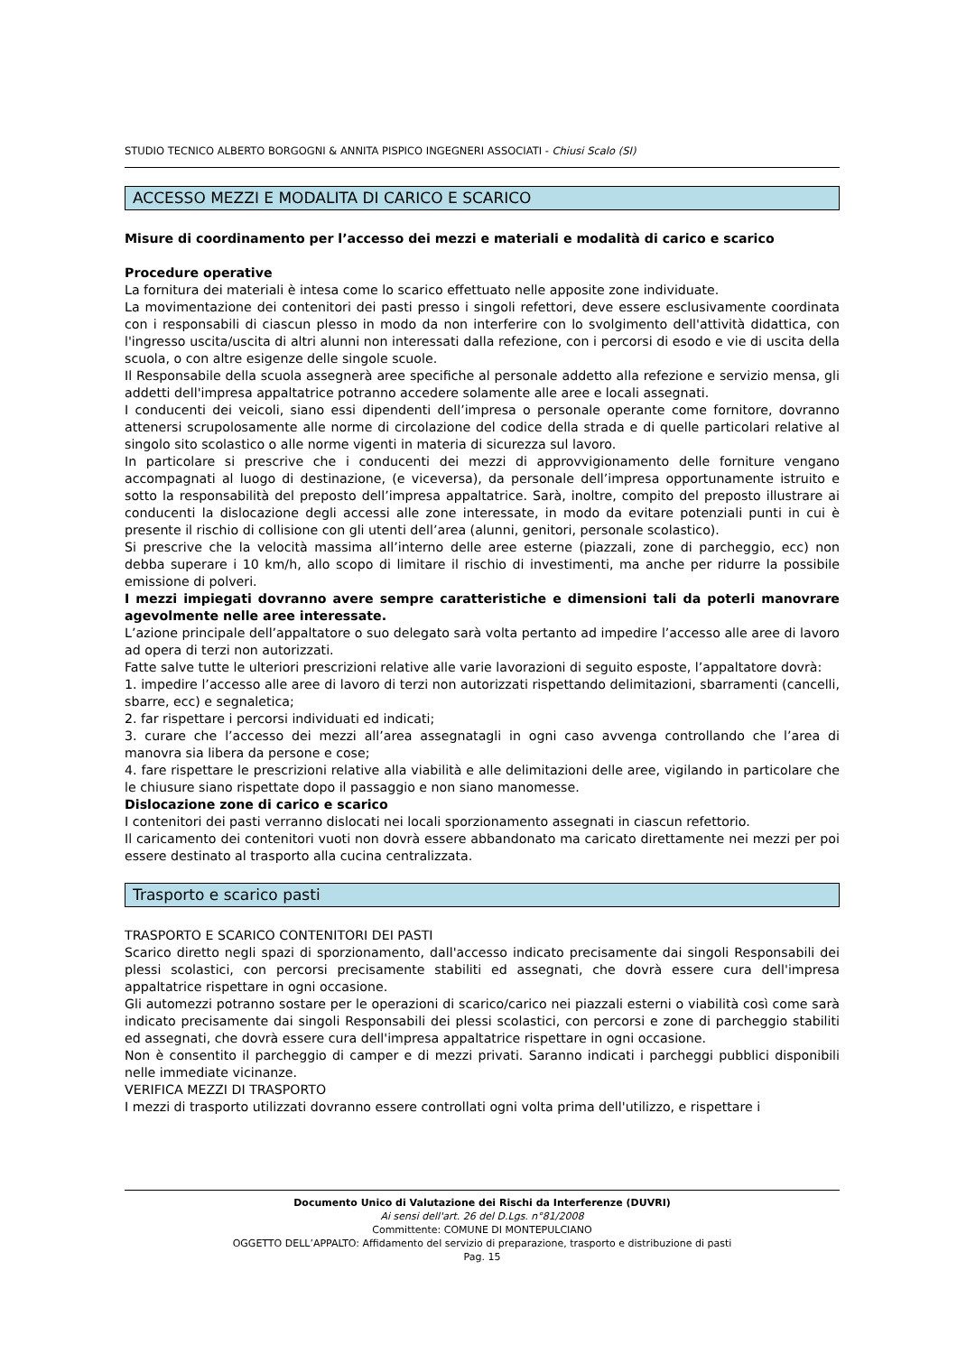STUDIO TECNICO ALBERTO BORGOGNI & ANNITA PISPICO INGEGNERI ASSOCIATI - Chiusi Scalo (SI)
ACCESSO MEZZI E MODALITA DI CARICO E SCARICO
Misure di coordinamento per l’accesso dei mezzi e materiali e modalità di carico e scarico
Procedure operative
La fornitura dei materiali è intesa come lo scarico effettuato nelle apposite zone individuate.
La movimentazione dei contenitori dei pasti presso i singoli refettori, deve essere esclusivamente coordinata con i responsabili di ciascun plesso in modo da non interferire con lo svolgimento dell'attività didattica, con l'ingresso uscita/uscita di altri alunni non interessati dalla refezione, con i percorsi di esodo e vie di uscita della scuola, o con altre esigenze delle singole scuole.
Il Responsabile della scuola assegnerà aree specifiche al personale addetto alla refezione e servizio mensa, gli addetti dell'impresa appaltatrice potranno accedere solamente alle aree e locali assegnati.
I conducenti dei veicoli, siano essi dipendenti dell’impresa o personale operante come fornitore, dovranno attenersi scrupolosamente alle norme di circolazione del codice della strada e di quelle particolari relative al singolo sito scolastico o alle norme vigenti in materia di sicurezza sul lavoro.
In particolare si prescrive che i conducenti dei mezzi di approvvigionamento delle forniture vengano accompagnati al luogo di destinazione, (e viceversa), da personale dell’impresa opportunamente istruito e sotto la responsabilità del preposto dell’impresa appaltatrice. Sarà, inoltre, compito del preposto illustrare ai conducenti la dislocazione degli accessi alle zone interessate, in modo da evitare potenziali punti in cui è presente il rischio di collisione con gli utenti dell’area (alunni, genitori, personale scolastico).
Si prescrive che la velocità massima all’interno delle aree esterne (piazzali, zone di parcheggio, ecc) non debba superare i 10 km/h, allo scopo di limitare il rischio di investimenti, ma anche per ridurre la possibile emissione di polveri.
I mezzi impiegati dovranno avere sempre caratteristiche e dimensioni tali da poterli manovrare agevolmente nelle aree interessate.
L’azione principale dell’appaltatore o suo delegato sarà volta pertanto ad impedire l’accesso alle aree di lavoro ad opera di terzi non autorizzati.
Fatte salve tutte le ulteriori prescrizioni relative alle varie lavorazioni di seguito esposte, l’appaltatore dovrà:
1. impedire l’accesso alle aree di lavoro di terzi non autorizzati rispettando delimitazioni, sbarramenti (cancelli, sbarre, ecc) e segnaletica;
2. far rispettare i percorsi individuati ed indicati;
3. curare che l’accesso dei mezzi all’area assegnatagli in ogni caso avvenga controllando che l’area di manovra sia libera da persone e cose;
4. fare rispettare le prescrizioni relative alla viabilità e alle delimitazioni delle aree, vigilando in particolare che le chiusure siano rispettate dopo il passaggio e non siano manomesse.
Dislocazione zone di carico e scarico
I contenitori dei pasti verranno dislocati nei locali sporzionamento assegnati in ciascun refettorio.
Il caricamento dei contenitori vuoti non dovrà essere abbandonato ma caricato direttamente nei mezzi per poi essere destinato al trasporto alla cucina centralizzata.
Trasporto e scarico pasti
TRASPORTO E SCARICO CONTENITORI DEI PASTI
Scarico diretto negli spazi di sporzionamento, dall'accesso indicato precisamente dai singoli Responsabili dei plessi scolastici, con percorsi precisamente stabiliti ed assegnati, che dovrà essere cura dell'impresa appaltatrice rispettare in ogni occasione.
Gli automezzi potranno sostare per le operazioni di scarico/carico nei piazzali esterni o viabilità così come sarà indicato precisamente dai singoli Responsabili dei plessi scolastici, con percorsi e zone di parcheggio stabiliti ed assegnati, che dovrà essere cura dell'impresa appaltatrice rispettare in ogni occasione.
Non è consentito il parcheggio di camper e di mezzi privati. Saranno indicati i parcheggi pubblici disponibili nelle immediate vicinanze.
VERIFICA MEZZI DI TRASPORTO
I mezzi di trasporto utilizzati dovranno essere controllati ogni volta prima dell'utilizzo, e rispettare i
Documento Unico di Valutazione dei Rischi da Interferenze (DUVRI)
Ai sensi dell'art. 26 del D.Lgs. n°81/2008
Committente: COMUNE DI MONTEPULCIANO
OGGETTO DELL’APPALTO: Affidamento del servizio di preparazione, trasporto e distribuzione di pasti
Pag. 15